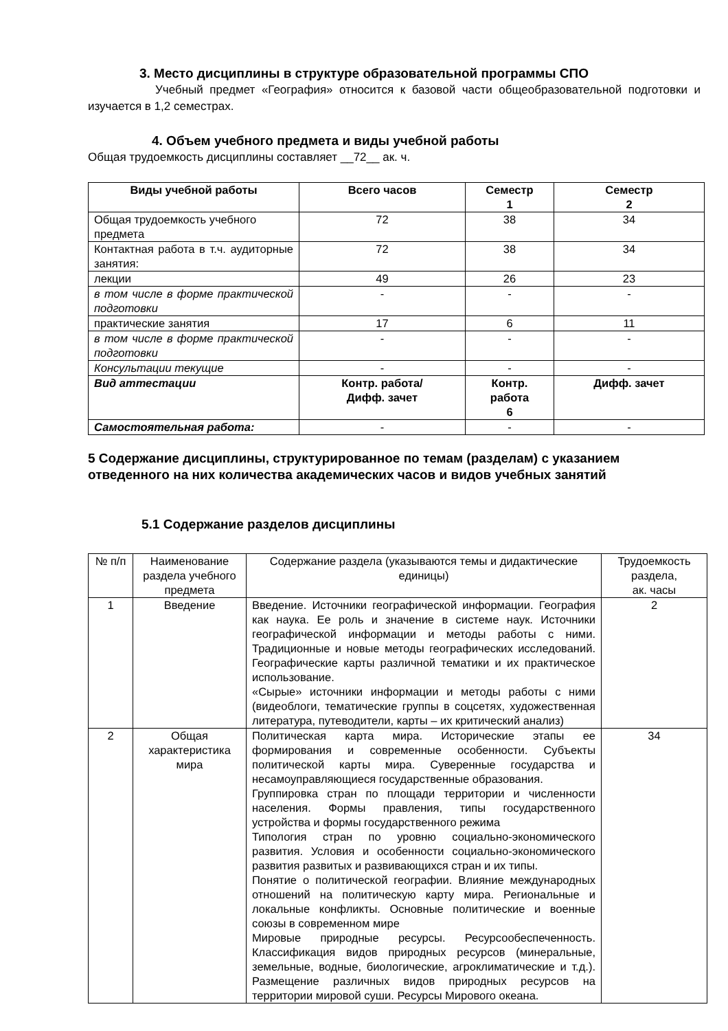3. Место дисциплины в структуре образовательной программы СПО
Учебный предмет «География» относится к базовой части общеобразовательной подготовки и изучается в 1,2 семестрах.
4. Объем учебного предмета и виды учебной работы
Общая трудоемкость дисциплины составляет __72__ ак. ч.
| Виды учебной работы | Всего часов | Семестр 1 | Семестр 2 |
| --- | --- | --- | --- |
| Общая трудоемкость учебного предмета | 72 | 38 | 34 |
| Контактная работа в т.ч. аудиторные занятия: | 72 | 38 | 34 |
| лекции | 49 | 26 | 23 |
| в том числе в форме практической подготовки | - | - | - |
| практические занятия | 17 | 6 | 11 |
| в том числе в форме практической подготовки | - | - | - |
| Консультации текущие | - | - | - |
| Вид аттестации | Контр. работа/ Дифф. зачет | Контр. работа 6 | Дифф. зачет |
| Самостоятельная работа: | - | - | - |
5 Содержание дисциплины, структурированное по темам (разделам) с указанием отведенного на них количества академических часов и видов учебных занятий
5.1 Содержание разделов дисциплины
| № п/п | Наименование раздела учебного предмета | Содержание раздела (указываются темы и дидактические единицы) | Трудоемкость раздела, ак. часы |
| 1 | Введение | Введение. Источники географической информации. География как наука. Ее роль и значение в системе наук. Источники географической информации и методы работы с ними. Традиционные и новые методы географических исследований. Географические карты различной тематики и их практическое использование. «Сырые» источники информации и методы работы с ними (видеоблоги, тематические группы в соцсетях, художественная литература, путеводители, карты – их критический анализ) | 2 |
| 2 | Общая характеристика мира | Политическая карта мира. Исторические этапы ее формирования и современные особенности. Субъекты политической карты мира. Суверенные государства и несамоуправляющиеся государственные образования. Группировка стран по площади территории и численности населения. Формы правления, типы государственного устройства и формы государственного режима Типология стран по уровню социально-экономического развития. Условия и особенности социально-экономического развития развитых и развивающихся стран и их типы. Понятие о политической географии. Влияние международных отношений на политическую карту мира. Региональные и локальные конфликты. Основные политические и военные союзы в современном мире Мировые природные ресурсы. Ресурсообеспеченность. Классификация видов природных ресурсов (минеральные, земельные, водные, биологические, агроклиматические и т.д.). Размещение различных видов природных ресурсов на территории мировой суши. Ресурсы Мирового океана. | 34 |